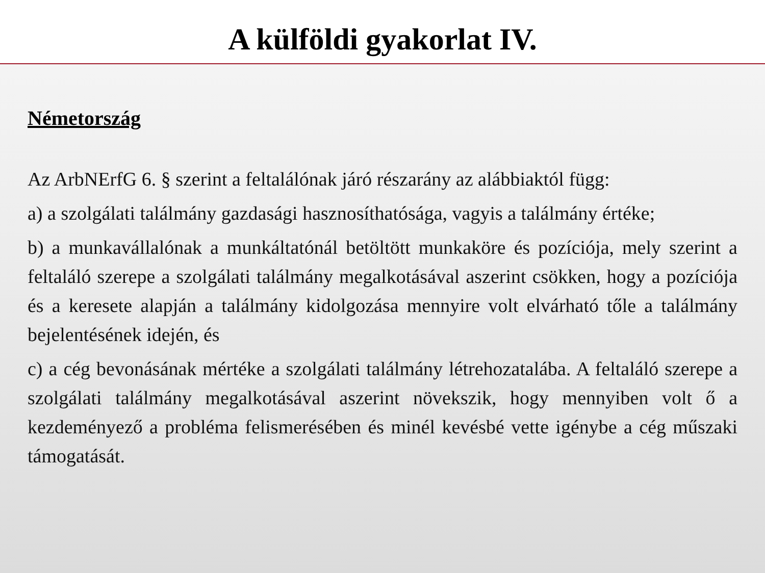A külföldi gyakorlat IV.
Németország
Az ArbNErfG 6. § szerint a feltalálónak járó részarány az alábbiaktól függ:
a) a szolgálati találmány gazdasági hasznosíthatósága, vagyis a találmány értéke;
b) a munkavállalónak a munkáltatónál betöltött munkaköre és pozíciója, mely szerint a feltaláló szerepe a szolgálati találmány megalkotásával aszerint csökken, hogy a pozíciója és a keresete alapján a találmány kidolgozása mennyire volt elvárható tőle a találmány bejelentésének idején, és
c) a cég bevonásának mértéke a szolgálati találmány létrehozatalába. A feltaláló szerepe a szolgálati találmány megalkotásával aszerint növekszik, hogy mennyiben volt ő a kezdeményező a probléma felismerésében és minél kevésbé vette igénybe a cég műszaki támogatását.